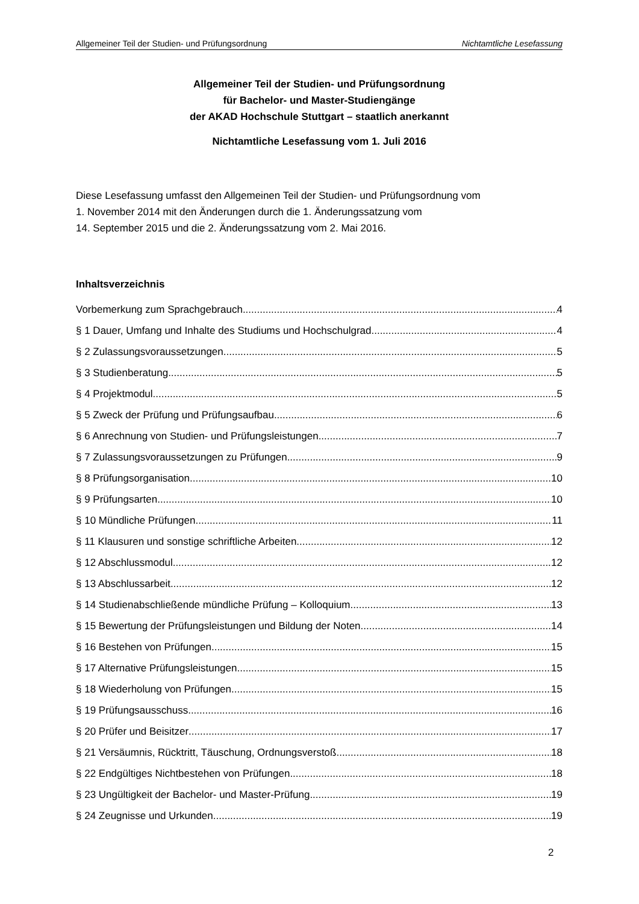Allgemeiner Teil der Studien- und Prüfungsordnung Nichtamtliche Lesefassung
Allgemeiner Teil der Studien- und Prüfungsordnung
für Bachelor- und Master-Studiengänge
der AKAD Hochschule Stuttgart – staatlich anerkannt
Nichtamtliche Lesefassung vom 1. Juli 2016
Diese Lesefassung umfasst den Allgemeinen Teil der Studien- und Prüfungsordnung vom
1. November 2014 mit den Änderungen durch die 1. Änderungssatzung vom
14. September 2015 und die 2. Änderungssatzung vom 2. Mai 2016.
Inhaltsverzeichnis
Vorbemerkung zum Sprachgebrauch 4
§ 1 Dauer, Umfang und Inhalte des Studiums und Hochschulgrad 4
§ 2 Zulassungsvoraussetzungen 5
§ 3 Studienberatung 5
§ 4 Projektmodul 5
§ 5 Zweck der Prüfung und Prüfungsaufbau 6
§ 6 Anrechnung von Studien- und Prüfungsleistungen 7
§ 7 Zulassungsvoraussetzungen zu Prüfungen 9
§ 8 Prüfungsorganisation 10
§ 9 Prüfungsarten 10
§ 10 Mündliche Prüfungen 11
§ 11 Klausuren und sonstige schriftliche Arbeiten 12
§ 12 Abschlussmodul 12
§ 13 Abschlussarbeit 12
§ 14 Studienabschließende mündliche Prüfung – Kolloquium 13
§ 15 Bewertung der Prüfungsleistungen und Bildung der Noten 14
§ 16 Bestehen von Prüfungen 15
§ 17 Alternative Prüfungsleistungen 15
§ 18 Wiederholung von Prüfungen 15
§ 19 Prüfungsausschuss 16
§ 20 Prüfer und Beisitzer 17
§ 21 Versäumnis, Rücktritt, Täuschung, Ordnungsverstoß 18
§ 22 Endgültiges Nichtbestehen von Prüfungen 18
§ 23 Ungültigkeit der Bachelor- und Master-Prüfung 19
§ 24 Zeugnisse und Urkunden 19
2